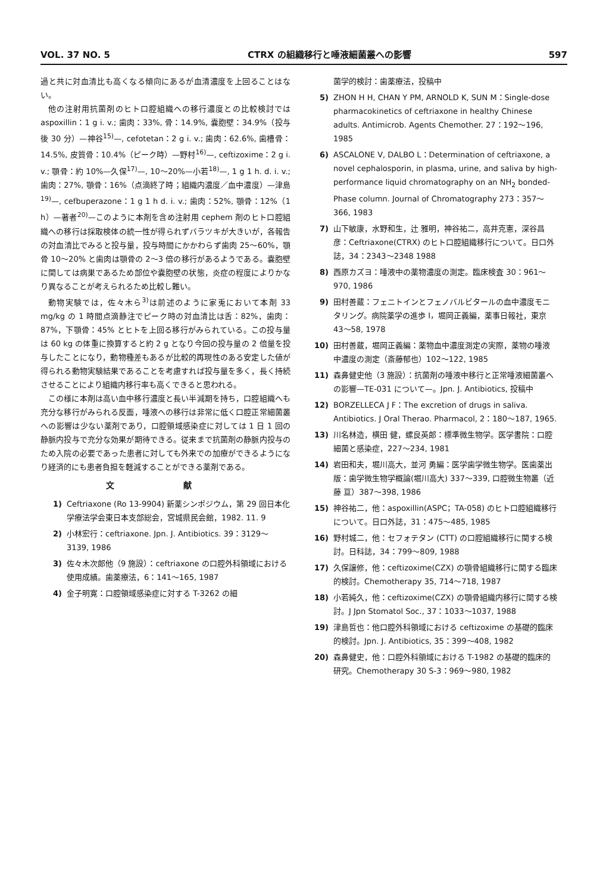VOL. 37 NO. 5 CTRX の組織移行と唾液細菌叢への影響 597
過と共に対血清比も高くなる傾向にあるが血清濃度を上回ることはない。
他の注射用抗菌剤のヒト口腔組織への移行濃度との比較検討では aspoxillin：1 g i. v.; 歯肉：33%, 骨：14.9%, 嚢胞壁：34.9%（投与後 30 分）—神谷<sup>15)</sup>—, cefotetan：2 g i. v.; 歯肉：62.6%, 歯槽骨：14.5%, 皮質骨：10.4%（ピーク時）—野村<sup>16)</sup>—, ceftizoxime：2 g i. v.; 顎骨：約 10%—久保<sup>17)</sup>—, 10～20%—小若<sup>18)</sup>—, 1 g 1 h. d. i. v.; 歯肉：27%, 顎骨：16%（点滴終了時；組織内濃度／血中濃度）—津島<sup>19)</sup>—, cefbuperazone：1 g 1 h d. i. v.; 歯肉：52%, 顎骨：12%（1 h）—著者<sup>20)</sup>—このように本剤を含め注射用 cephem 剤のヒト口腔組織への移行は採取検体の統一性が得られずバラツキが大きいが，各報告の対血清比でみると投与量，投与時間にかかわらず歯肉 25～60%，顎骨 10～20% と歯肉は顎骨の 2～3 倍の移行があるようである。嚢胞壁に関しては病巣であるため部位や嚢胞壁の状態，炎症の程度によりかなり異なることが考えられるため比較し難い。
動物実験では，佐々木ら<sup>3)</sup>は前述のように家兎において本剤 33 mg/kg の 1 時間点滴静注でピーク時の対血清比は舌：82%，歯肉：87%，下顎骨：45% とヒトを上回る移行がみられている。この投与量は 60 kg の体重に換算すると約 2 g となり今回の投与量の 2 倍量を投与したことになり，動物種差もあるが比較的再現性のある安定した値が得られる動物実験結果であることを考慮すれば投与量を多く，長く持続させることにより組織内移行率も高くできると思われる。
この様に本剤は高い血中移行濃度と長い半減期を持ち，口腔組織へも充分な移行がみられる反面，唾液への移行は非常に低く口腔正常細菌叢への影響は少ない薬剤であり，口腔領域感染症に対しては 1 日 1 回の静脈内投与で充分な効果が期待できる。従来まで抗菌剤の静脈内投与のため入院の必要であった患者に対しても外来での加療ができるようになり経済的にも患者負担を軽減することができる薬剤である。
文 献
1) Ceftriaxone (Ro 13-9904) 新薬シンポジウム，第 29 回日本化学療法学会東日本支部総会，宮城県民会館，1982. 11. 9
2) 小林宏行：ceftriaxone. Jpn. J. Antibiotics. 39：3129～3139, 1986
3) 佐々木次郎他（9 施設）：ceftriaxone の口腔外科領域における使用成績。歯薬療法，6：141～165, 1987
4) 金子明寛：口腔領域感染症に対する T-3262 の細
菌学的検討：歯薬療法，投稿中
5) ZHON H H, CHAN Y PM, ARNOLD K, SUN M：Single-dose pharmacokinetics of ceftriaxone in healthy Chinese adults. Antimicrob. Agents Chemother. 27：192～196, 1985
6) ASCALONE V, DALBO L：Determination of ceftriaxone, a novel cephalosporin, in plasma, urine, and saliva by high-performance liquid chromatography on an NH<sub>2</sub> bonded-Phase column. Journal of Chromatography 273：357～366, 1983
7) 山下敏康，水野和生，辻 雅明，神谷祐二，高井克憲，深谷昌彦：Ceftriaxone(CTRX) のヒト口腔組織移行について。日口外誌，34：2343～2348 1988
8) 西原カズヨ：唾液中の薬物濃度の測定。臨床検査 30：961～970, 1986
9) 田村善蔵：フェニトインとフェノバルビタールの血中濃度モニタリング。病院薬学の進歩 I，堀岡正義編，薬事日報社，東京 43～58, 1978
10) 田村善蔵，堀岡正義編：薬物血中濃度測定の実際，薬物の唾液中濃度の測定（斎藤郁也）102～122, 1985
11) 森鼻健史他（3 施設）：抗菌剤の唾液中移行と正常唾液細菌叢への影響—TE-031 について—。Jpn. J. Antibiotics, 投稿中
12) BORZELLECA J F：The excretion of drugs in saliva. Antibiotics. J Oral Therao. Pharmacol, 2：180～187, 1965.
13) 川名林造，横田 健，螺良英郎：標準微生物学。医学書院：口腔細菌と感染症，227～234, 1981
14) 岩田和夫，堀川高大，並河 勇編：医学歯学微生物学。医歯薬出版：歯学微生物学概論(堀川高大) 337～339, 口腔微生物叢（近藤 亘）387～398, 1986
15) 神谷祐二，他：aspoxillin(ASPC；TA-058) のヒト口腔組織移行について。日口外誌，31：475～485, 1985
16) 野村城二，他：セフォテタン (CTT) の口腔組織移行に関する検討。日科誌，34：799～809, 1988
17) 久保譲修，他：ceftizoxime(CZX) の顎骨組織移行に関する臨床的検討。Chemotherapy 35, 714～718, 1987
18) 小若純久，他：ceftizoxime(CZX) の顎骨組織内移行に関する検討。J Jpn Stomatol Soc., 37：1033～1037, 1988
19) 津島哲也：他口腔外科領域における ceftizoxime の基礎的臨床的検討。Jpn. J. Antibiotics, 35：399～408, 1982
20) 森鼻健史，他：口腔外科領域における T-1982 の基礎的臨床的研究。Chemotherapy 30 S-3：969～980, 1982